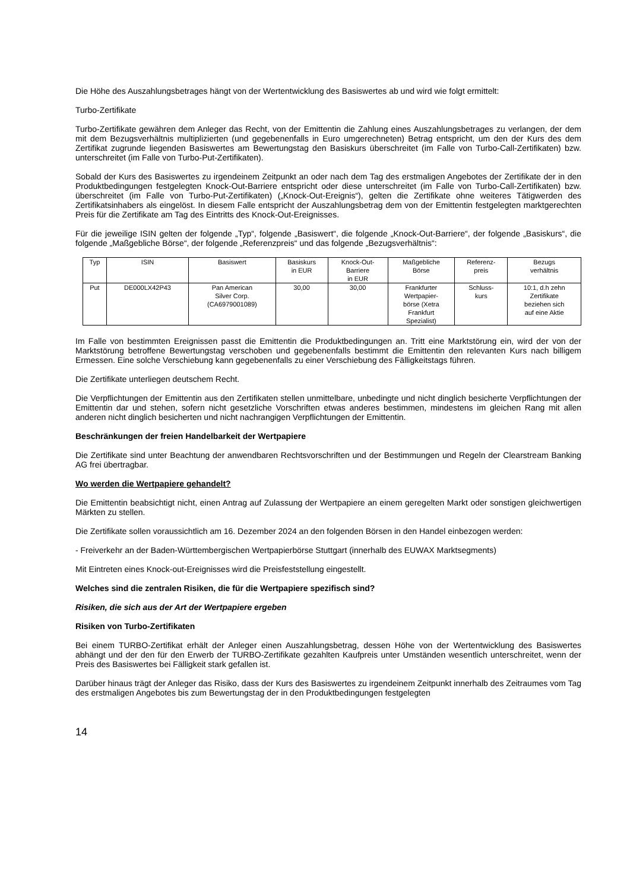Die Höhe des Auszahlungsbetrages hängt von der Wertentwicklung des Basiswertes ab und wird wie folgt ermittelt:
Turbo-Zertifikate
Turbo-Zertifikate gewähren dem Anleger das Recht, von der Emittentin die Zahlung eines Auszahlungsbetrages zu verlangen, der dem mit dem Bezugsverhältnis multiplizierten (und gegebenenfalls in Euro umgerechneten) Betrag entspricht, um den der Kurs des dem Zertifikat zugrunde liegenden Basiswertes am Bewertungstag den Basiskurs überschreitet (im Falle von Turbo-Call-Zertifikaten) bzw. unterschreitet (im Falle von Turbo-Put-Zertifikaten).
Sobald der Kurs des Basiswertes zu irgendeinem Zeitpunkt an oder nach dem Tag des erstmaligen Angebotes der Zertifikate der in den Produktbedingungen festgelegten Knock-Out-Barriere entspricht oder diese unterschreitet (im Falle von Turbo-Call-Zertifikaten) bzw. überschreitet (im Falle von Turbo-Put-Zertifikaten) („Knock-Out-Ereignis“), gelten die Zertifikate ohne weiteres Tätigwerden des Zertifikatsinhabers als eingelöst. In diesem Falle entspricht der Auszahlungsbetrag dem von der Emittentin festgelegten marktgerechten Preis für die Zertifikate am Tag des Eintritts des Knock-Out-Ereignisses.
Für die jeweilige ISIN gelten der folgende „Typ“, folgende „Basiswert“, die folgende „Knock-Out-Barriere“, der folgende „Basiskurs“, die folgende „Maßgebliche Börse“, der folgende „Referenzpreis“ und das folgende „Bezugsverhältnis“:
| Typ | ISIN | Basiswert | Basiskurs in EUR | Knock-Out- Barriere in EUR | Maßgebliche Börse | Referenz- preis | Bezugs verhältnis |
| Put | DE000LX42P43 | Pan American Silver Corp. (CA6979001089) | 30,00 | 30,00 | Frankfurter Wertpapier- börse (Xetra Frankfurt Spezialist) | Schluss- kurs | 10:1, d.h zehn Zertifikate beziehen sich auf eine Aktie |
Im Falle von bestimmten Ereignissen passt die Emittentin die Produktbedingungen an. Tritt eine Marktstörung ein, wird der von der Marktstörung betroffene Bewertungstag verschoben und gegebenenfalls bestimmt die Emittentin den relevanten Kurs nach billigem Ermessen. Eine solche Verschiebung kann gegebenenfalls zu einer Verschiebung des Fälligkeitstags führen.
Die Zertifikate unterliegen deutschem Recht.
Die Verpflichtungen der Emittentin aus den Zertifikaten stellen unmittelbare, unbedingte und nicht dinglich besicherte Verpflichtungen der Emittentin dar und stehen, sofern nicht gesetzliche Vorschriften etwas anderes bestimmen, mindestens im gleichen Rang mit allen anderen nicht dinglich besicherten und nicht nachrangigen Verpflichtungen der Emittentin.
Beschränkungen der freien Handelbarkeit der Wertpapiere
Die Zertifikate sind unter Beachtung der anwendbaren Rechtsvorschriften und der Bestimmungen und Regeln der Clearstream Banking AG frei übertragbar.
Wo werden die Wertpapiere gehandelt?
Die Emittentin beabsichtigt nicht, einen Antrag auf Zulassung der Wertpapiere an einem geregelten Markt oder sonstigen gleichwertigen Märkten zu stellen.
Die Zertifikate sollen voraussichtlich am 16. Dezember 2024 an den folgenden Börsen in den Handel einbezogen werden:
- Freiverkehr an der Baden-Württembergischen Wertpapierbörse Stuttgart (innerhalb des EUWAX Marktsegments)
Mit Eintreten eines Knock-out-Ereignisses wird die Preisfeststellung eingestellt.
Welches sind die zentralen Risiken, die für die Wertpapiere spezifisch sind?
Risiken, die sich aus der Art der Wertpapiere ergeben
Risiken von Turbo-Zertifikaten
Bei einem TURBO-Zertifikat erhält der Anleger einen Auszahlungsbetrag, dessen Höhe von der Wertentwicklung des Basiswertes abhängt und der den für den Erwerb der TURBO-Zertifikate gezahlten Kaufpreis unter Umständen wesentlich unterschreitet, wenn der Preis des Basiswertes bei Fälligkeit stark gefallen ist.
Darüber hinaus trägt der Anleger das Risiko, dass der Kurs des Basiswertes zu irgendeinem Zeitpunkt innerhalb des Zeitraumes vom Tag des erstmaligen Angebotes bis zum Bewertungstag der in den Produktbedingungen festgelegten
14